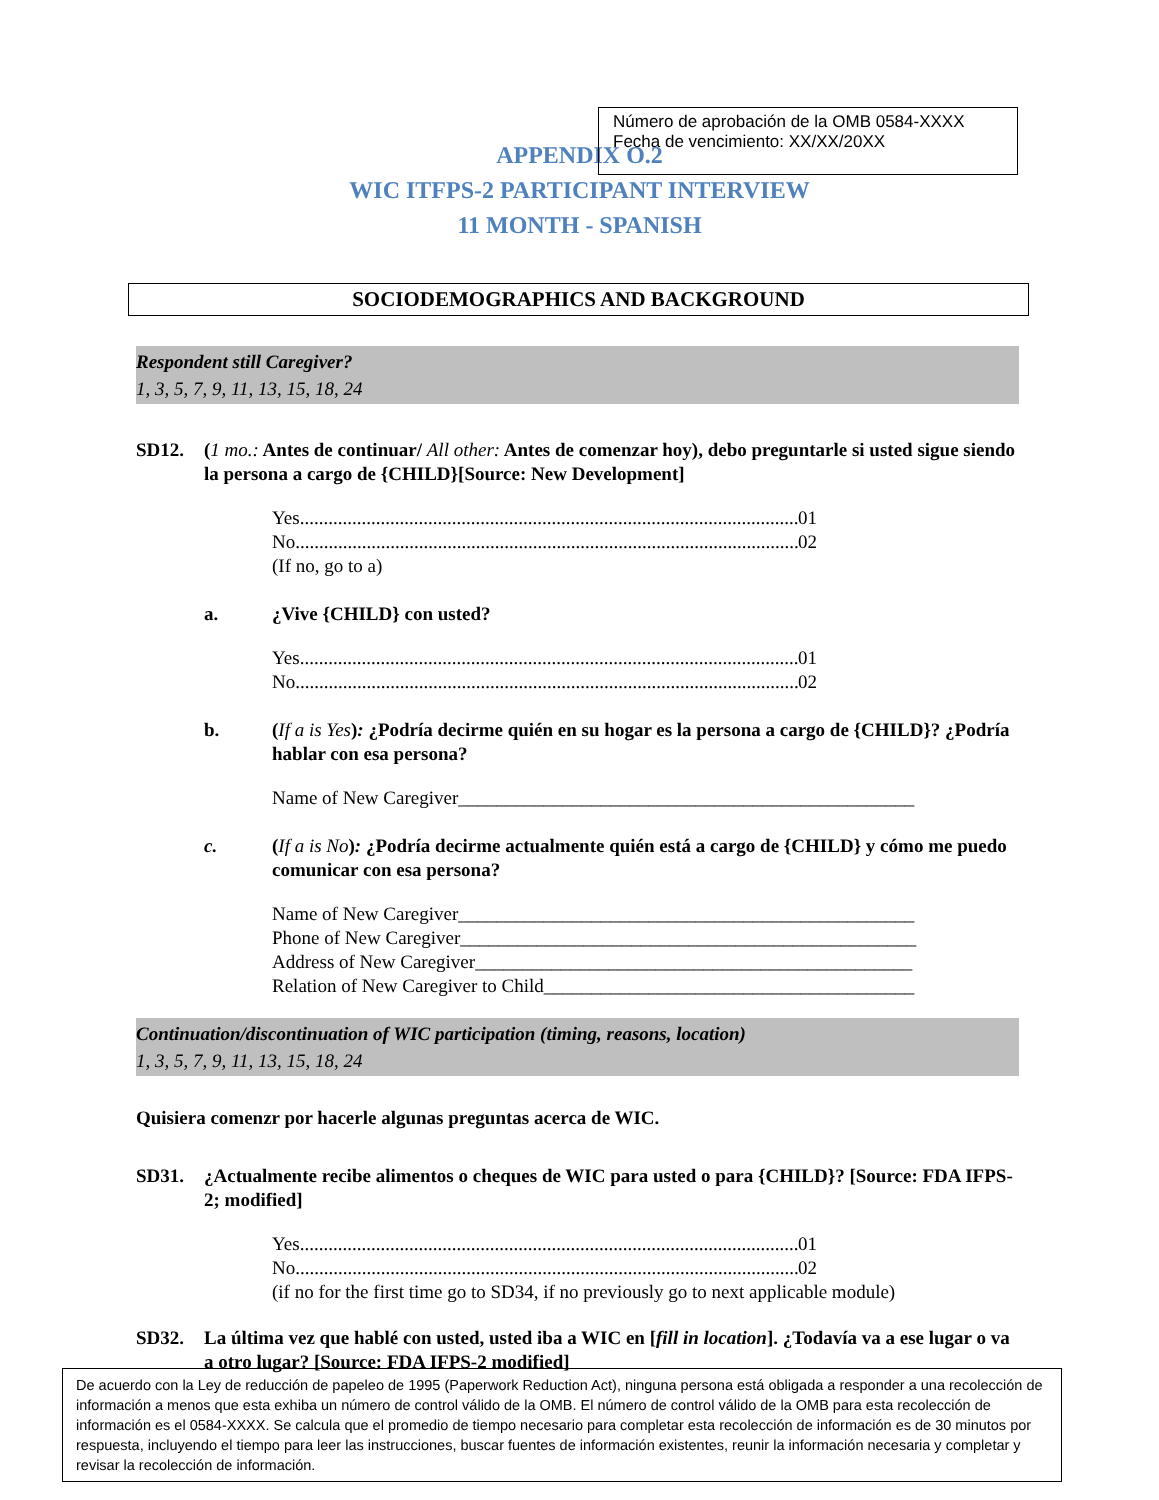Número de aprobación de la OMB 0584-XXXX
Fecha de vencimiento: XX/XX/20XX
APPENDIX O.2
WIC ITFPS-2 PARTICIPANT INTERVIEW
11 MONTH - SPANISH
SOCIODEMOGRAPHICS AND BACKGROUND
Respondent still Caregiver?
1, 3, 5, 7, 9, 11, 13, 15, 18, 24
SD12. (1 mo.: Antes de continuar/ All other: Antes de comenzar hoy), debo preguntarle si usted sigue siendo la persona a cargo de {CHILD}[Source: New Development]
Yes.......................................................................................................... 01
No.......................................................................................................... 02
(If no, go to a)
a. ¿Vive {CHILD} con usted?
Yes.......................................................................................................... 01
No.......................................................................................................... 02
b. (If a is Yes): ¿Podría decirme quién en su hogar es la persona a cargo de {CHILD}? ¿Podría hablar con esa persona?
Name of New Caregiver________________________________________________
c. (If a is No): ¿Podría decirme actualmente quién está a cargo de {CHILD} y cómo me puedo comunicar con esa persona?
Name of New Caregiver________________________________________________
Phone of New Caregiver________________________________________________
Address of New Caregiver______________________________________________
Relation of New Caregiver to Child_______________________________________
Continuation/discontinuation of WIC participation (timing, reasons, location)
1, 3, 5, 7, 9, 11, 13, 15, 18, 24
Quisiera comenzr por hacerle algunas preguntas acerca de WIC.
SD31. ¿Actualmente recibe alimentos o cheques de WIC para usted o para {CHILD}? [Source: FDA IFPS-2; modified]
Yes.......................................................................................................... 01
No.......................................................................................................... 02
(if no for the first time go to SD34, if no previously go to next applicable module)
SD32. La última vez que hablé con usted, usted iba a WIC en [fill in location]. ¿Todavía va a ese lugar o va a otro lugar? [Source: FDA IFPS-2 modified]
De acuerdo con la Ley de reducción de papeleo de 1995 (Paperwork Reduction Act), ninguna persona está obligada a responder a una recolección de información a menos que esta exhiba un número de control válido de la OMB. El número de control válido de la OMB para esta recolección de información es el 0584-XXXX. Se calcula que el promedio de tiempo necesario para completar esta recolección de información es de 30 minutos por respuesta, incluyendo el tiempo para leer las instrucciones, buscar fuentes de información existentes, reunir la información necesaria y completar y revisar la recolección de información.